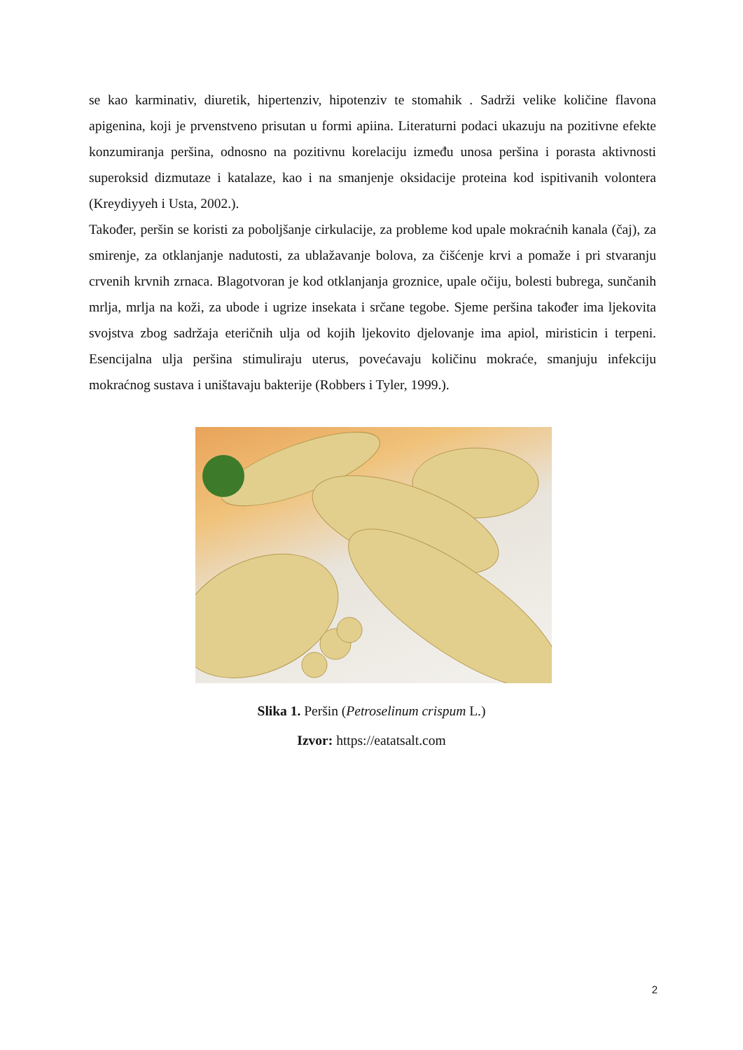se kao karminativ, diuretik, hipertenziv, hipotenziv te stomahik . Sadrži velike količine flavona apigenina, koji je prvenstveno prisutan u formi apiina. Literaturni podaci ukazuju na pozitivne efekte konzumiranja peršina, odnosno na pozitivnu korelaciju između unosa peršina i porasta aktivnosti superoksid dizmutaze i katalaze, kao i na smanjenje oksidacije proteina kod ispitivanih volontera (Kreydiyyeh i Usta, 2002.).
Također, peršin se koristi za poboljšanje cirkulacije, za probleme kod upale mokraćnih kanala (čaj), za smirenje, za otklanjanje nadutosti, za ublažavanje bolova, za čišćenje krvi a pomaže i pri stvaranju crvenih krvnih zrnaca. Blagotvoran je kod otklanjanja groznice, upale očiju, bolesti bubrega, sunčanih mrlja, mrlja na koži, za ubode i ugrize insekata i srčane tegobe. Sjeme peršina također ima ljekovita svojstva zbog sadržaja eteričnih ulja od kojih ljekovito djelovanje ima apiol, miristicin i terpeni. Esencijalna ulja peršina stimuliraju uterus, povećavaju količinu mokraće, smanjuju infekciju mokraćnog sustava i uništavaju bakterije (Robbers i Tyler, 1999.).
Slika 1. Peršin (Petroselinum crispum L.)
Izvor: https://eatatsalt.com
2